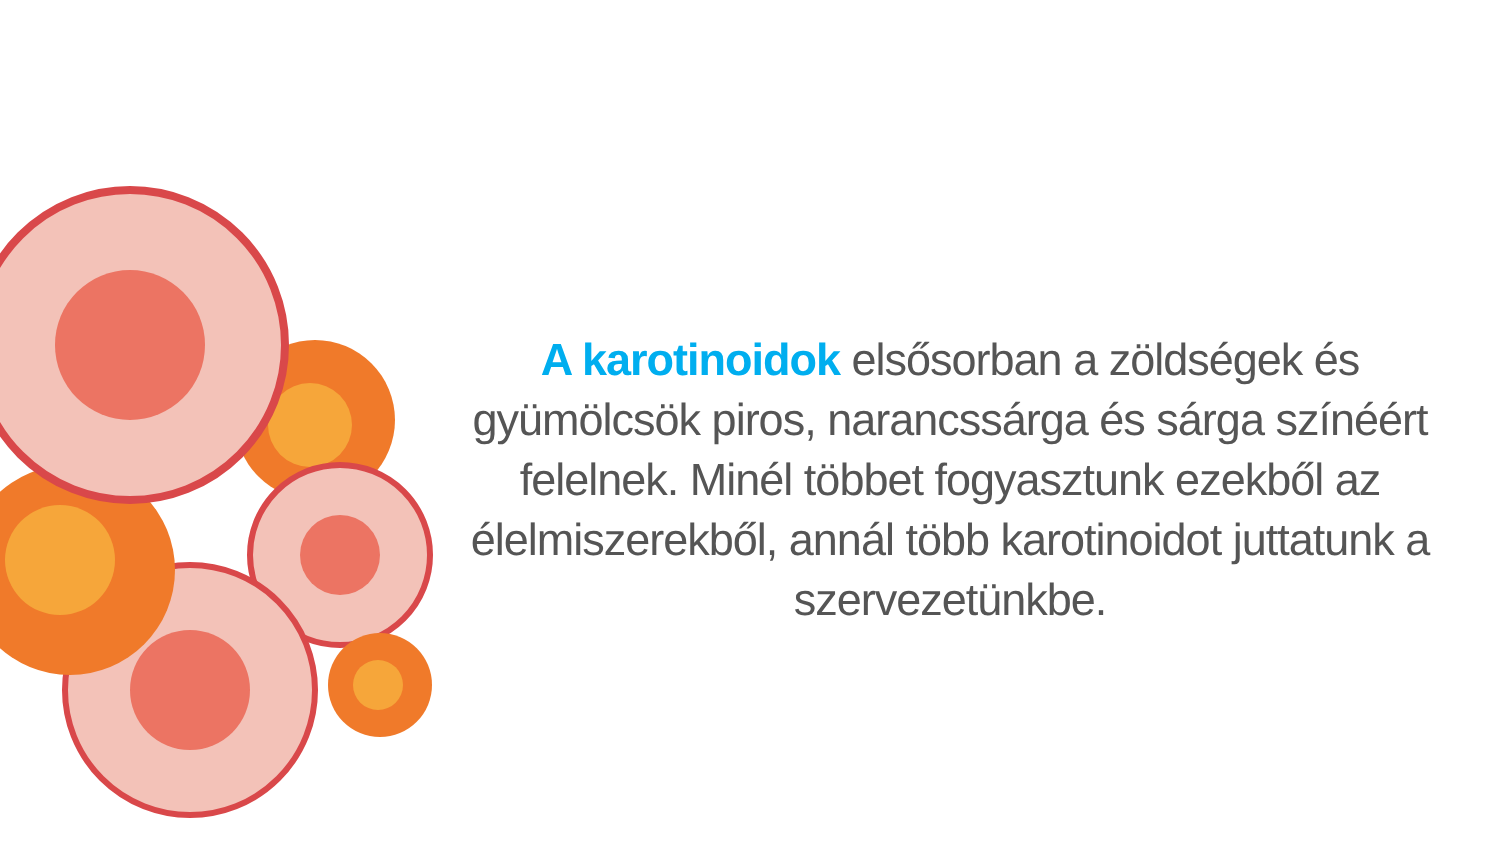A karotinoidok elsősorban a zöldségek és gyümölcsök piros, narancssárga és sárga színéért felelnek. Minél többet fogyasztunk ezekből az élelmiszerekből, annál több karotinoidot juttatunk a szervezetünkbe.